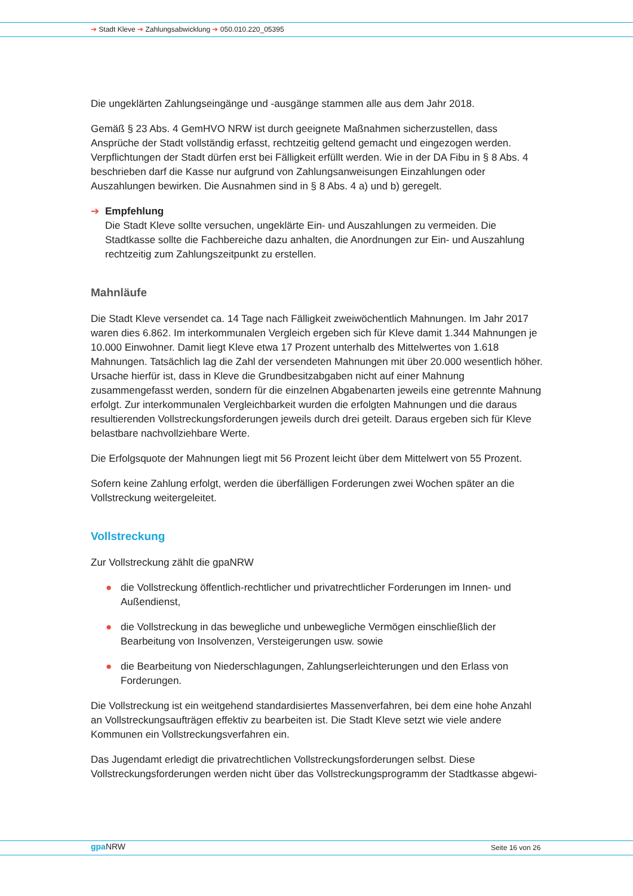➔ Stadt Kleve ➔ Zahlungsabwicklung ➔ 050.010.220_05395
Die ungeklärten Zahlungseingänge und -ausgänge stammen alle aus dem Jahr 2018.
Gemäß § 23 Abs. 4 GemHVO NRW ist durch geeignete Maßnahmen sicherzustellen, dass Ansprüche der Stadt vollständig erfasst, rechtzeitig geltend gemacht und eingezogen werden. Verpflichtungen der Stadt dürfen erst bei Fälligkeit erfüllt werden. Wie in der DA Fibu in § 8 Abs. 4 beschrieben darf die Kasse nur aufgrund von Zahlungsanweisungen Einzahlungen oder Auszahlungen bewirken. Die Ausnahmen sind in § 8 Abs. 4 a) und b) geregelt.
➔ Empfehlung
Die Stadt Kleve sollte versuchen, ungeklärte Ein- und Auszahlungen zu vermeiden. Die Stadtkasse sollte die Fachbereiche dazu anhalten, die Anordnungen zur Ein- und Auszahlung rechtzeitig zum Zahlungszeitpunkt zu erstellen.
Mahnläufe
Die Stadt Kleve versendet ca. 14 Tage nach Fälligkeit zweiwöchentlich Mahnungen. Im Jahr 2017 waren dies 6.862. Im interkommunalen Vergleich ergeben sich für Kleve damit 1.344 Mahnungen je 10.000 Einwohner. Damit liegt Kleve etwa 17 Prozent unterhalb des Mittelwertes von 1.618 Mahnungen. Tatsächlich lag die Zahl der versendeten Mahnungen mit über 20.000 wesentlich höher. Ursache hierfür ist, dass in Kleve die Grundbesitzabgaben nicht auf einer Mahnung zusammengefasst werden, sondern für die einzelnen Abgabenarten jeweils eine getrennte Mahnung erfolgt. Zur interkommunalen Vergleichbarkeit wurden die erfolgten Mahnungen und die daraus resultierenden Vollstreckungsforderungen jeweils durch drei geteilt. Daraus ergeben sich für Kleve belastbare nachvollziehbare Werte.
Die Erfolgsquote der Mahnungen liegt mit 56 Prozent leicht über dem Mittelwert von 55 Prozent.
Sofern keine Zahlung erfolgt, werden die überfälligen Forderungen zwei Wochen später an die Vollstreckung weitergeleitet.
Vollstreckung
Zur Vollstreckung zählt die gpaNRW
● die Vollstreckung öffentlich-rechtlicher und privatrechtlicher Forderungen im Innen- und Außendienst,
● die Vollstreckung in das bewegliche und unbewegliche Vermögen einschließlich der Bearbeitung von Insolvenzen, Versteigerungen usw. sowie
● die Bearbeitung von Niederschlagungen, Zahlungserleichterungen und den Erlass von Forderungen.
Die Vollstreckung ist ein weitgehend standardisiertes Massenverfahren, bei dem eine hohe Anzahl an Vollstreckungsaufträgen effektiv zu bearbeiten ist. Die Stadt Kleve setzt wie viele andere Kommunen ein Vollstreckungsverfahren ein.
Das Jugendamt erledigt die privatrechtlichen Vollstreckungsforderungen selbst. Diese Vollstreckungsforderungen werden nicht über das Vollstreckungsprogramm der Stadtkasse abgewi-
gpa NRW Seite 16 von 26